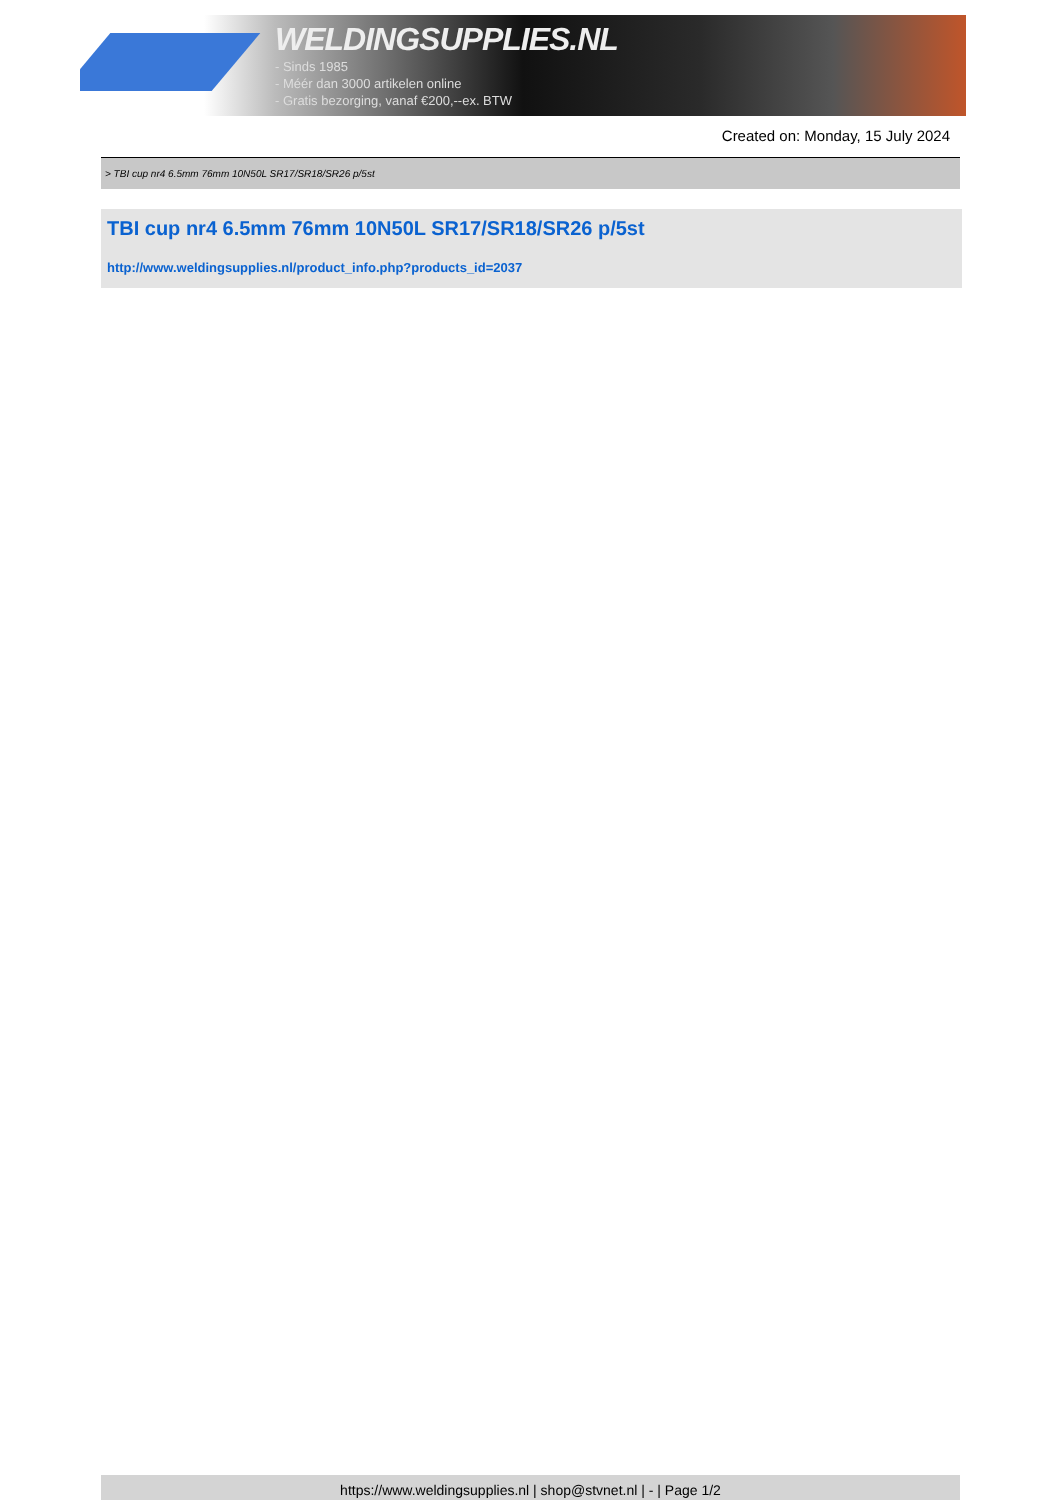WELDINGSUPPLIES.NL
- Sinds 1985
- Méér dan 3000 artikelen online
- Gratis bezorging, vanaf €200,--ex. BTW
Created on: Monday, 15 July 2024
> TBI cup nr4 6.5mm 76mm 10N50L SR17/SR18/SR26 p/5st
TBI cup nr4 6.5mm 76mm 10N50L SR17/SR18/SR26 p/5st
http://www.weldingsupplies.nl/product_info.php?products_id=2037
https://www.weldingsupplies.nl | shop@stvnet.nl | - | Page 1/2